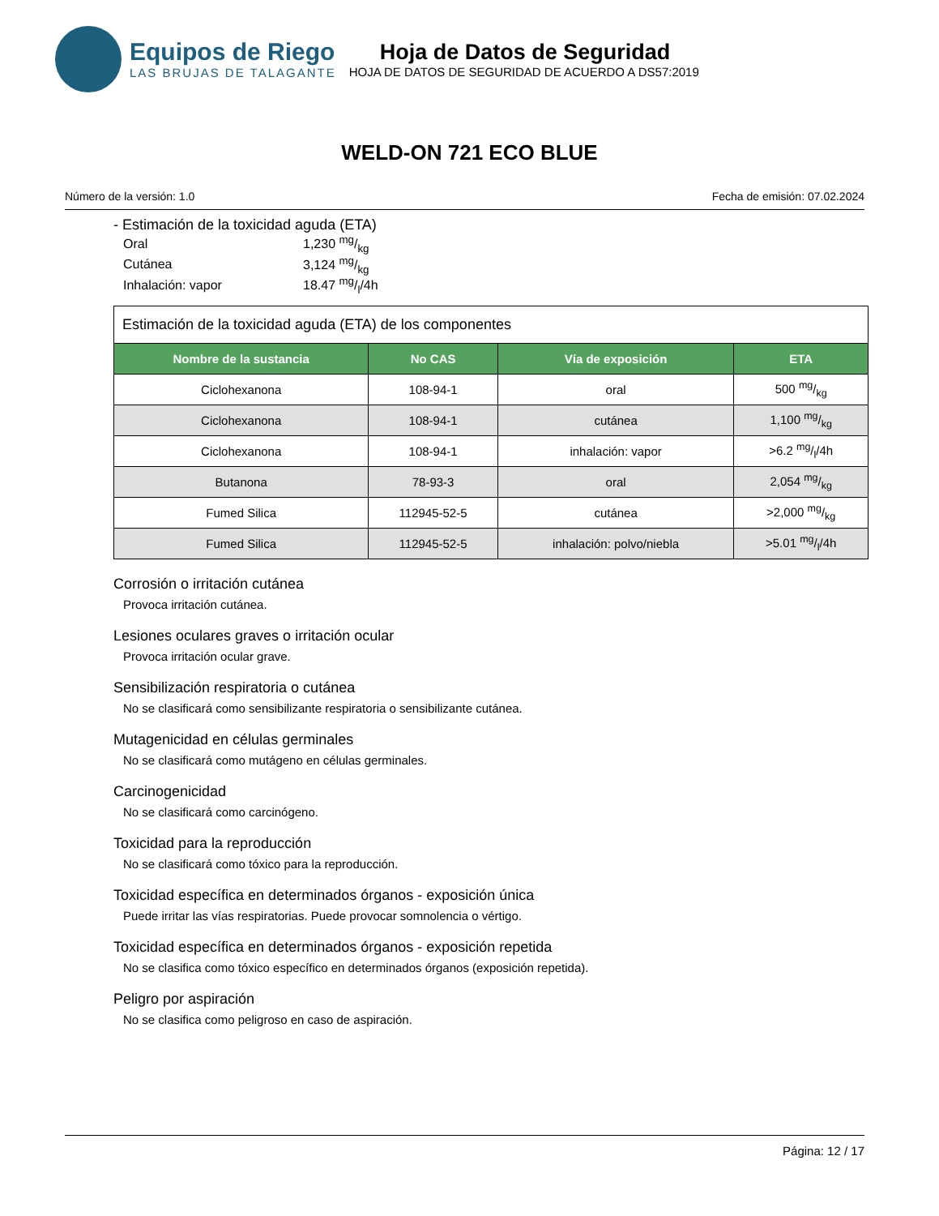Equipos de Riego
LAS BRUJAS DE TALAGANTE
Hoja de Datos de Seguridad
HOJA DE DATOS DE SEGURIDAD DE ACUERDO A DS57:2019
WELD-ON 721 ECO BLUE
Número de la versión: 1.0 Fecha de emisión: 07.02.2024
- Estimación de la toxicidad aguda (ETA)
| Oral | 1,230 mg/kg |
| Cutánea | 3,124 mg/kg |
| Inhalación: vapor | 18.47 mg/l/4h |
Estimación de la toxicidad aguda (ETA) de los componentes
| Nombre de la sustancia | No CAS | Vía de exposición | ETA |
| --- | --- | --- | --- |
| Ciclohexanona | 108-94-1 | oral | 500 mg/kg |
| Ciclohexanona | 108-94-1 | cutánea | 1,100 mg/kg |
| Ciclohexanona | 108-94-1 | inhalación: vapor | >6.2 mg/l/4h |
| Butanona | 78-93-3 | oral | 2,054 mg/kg |
| Fumed Silica | 112945-52-5 | cutánea | >2,000 mg/kg |
| Fumed Silica | 112945-52-5 | inhalación: polvo/niebla | >5.01 mg/l/4h |
Corrosión o irritación cutánea
Provoca irritación cutánea.
Lesiones oculares graves o irritación ocular
Provoca irritación ocular grave.
Sensibilización respiratoria o cutánea
No se clasificará como sensibilizante respiratoria o sensibilizante cutánea.
Mutagenicidad en células germinales
No se clasificará como mutágeno en células germinales.
Carcinogenicidad
No se clasificará como carcinógeno.
Toxicidad para la reproducción
No se clasificará como tóxico para la reproducción.
Toxicidad específica en determinados órganos - exposición única
Puede irritar las vías respiratorias. Puede provocar somnolencia o vértigo.
Toxicidad específica en determinados órganos - exposición repetida
No se clasifica como tóxico específico en determinados órganos (exposición repetida).
Peligro por aspiración
No se clasifica como peligroso en caso de aspiración.
Página: 12 / 17